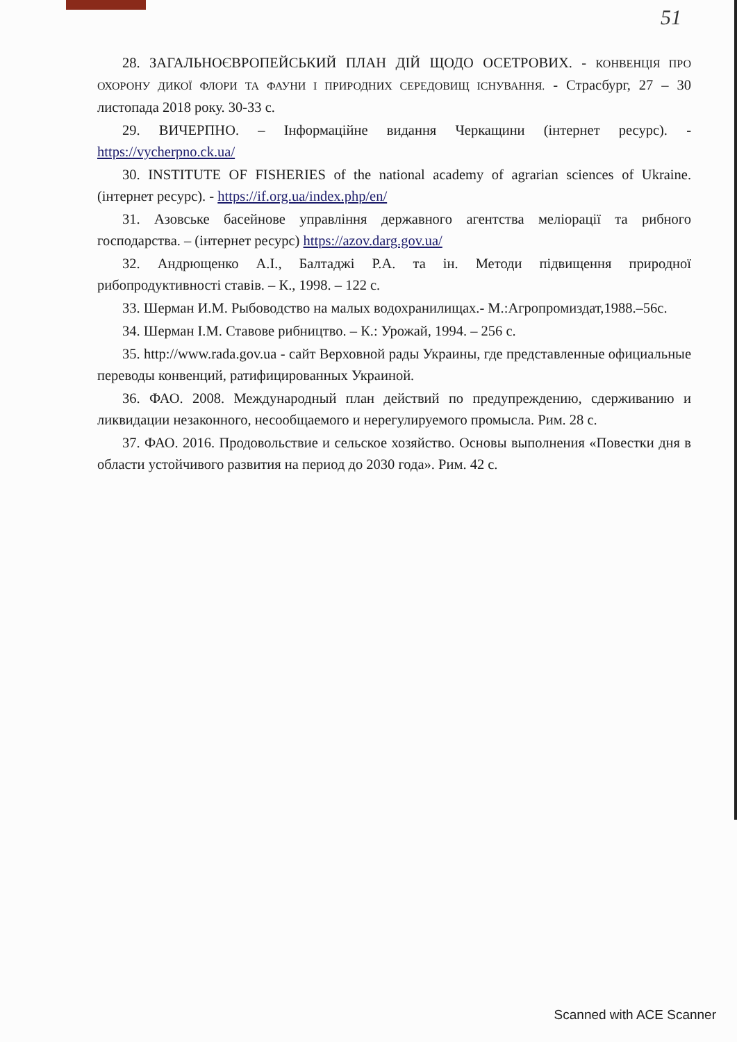51
28. ЗАГАЛЬНОЄВРОПЕЙСЬКИЙ ПЛАН ДІЙ ЩОДО ОСЕТРОВИХ. - КОНВЕНЦІЯ ПРО ОХОРОНУ ДИКОЇ ФЛОРИ ТА ФАУНИ І ПРИРОДНИХ СЕРЕДОВИЩ ІСНУВАННЯ. - Страсбург, 27 – 30 листопада 2018 року. 30-33 с.
29. ВИЧЕРПНО. – Інформаційне видання Черкащини (інтернет ресурс). - https://vycherpno.ck.ua/
30. INSTITUTE OF FISHERIES of the national academy of agrarian sciences of Ukraine. (інтернет ресурс). - https://if.org.ua/index.php/en/
31. Азовське басейнове управління державного агентства меліорації та рибного господарства. – (інтернет ресурс) https://azov.darg.gov.ua/
32. Андрющенко А.І., Балтаджі Р.А. та ін. Методи підвищення природної рибопродуктивності ставів. – К., 1998. – 122 с.
33. Шерман И.М. Рыбоводство на малых водохранилищах.- М.:Агропромиздат,1988.–56с.
34. Шерман І.М. Ставове рибництво. – К.: Урожай, 1994. – 256 с.
35. http://www.rada.gov.ua - сайт Верховной рады Украины, где представленные официальные переводы конвенций, ратифицированных Украиной.
36. ФАО. 2008. Международный план действий по предупреждению, сдерживанию и ликвидации незаконного, несообщаемого и нерегулируемого промысла. Рим. 28 с.
37. ФАО. 2016. Продовольствие и сельское хозяйство. Основы выполнения «Повестки дня в области устойчивого развития на период до 2030 года». Рим. 42 с.
Scanned with ACE Scanner